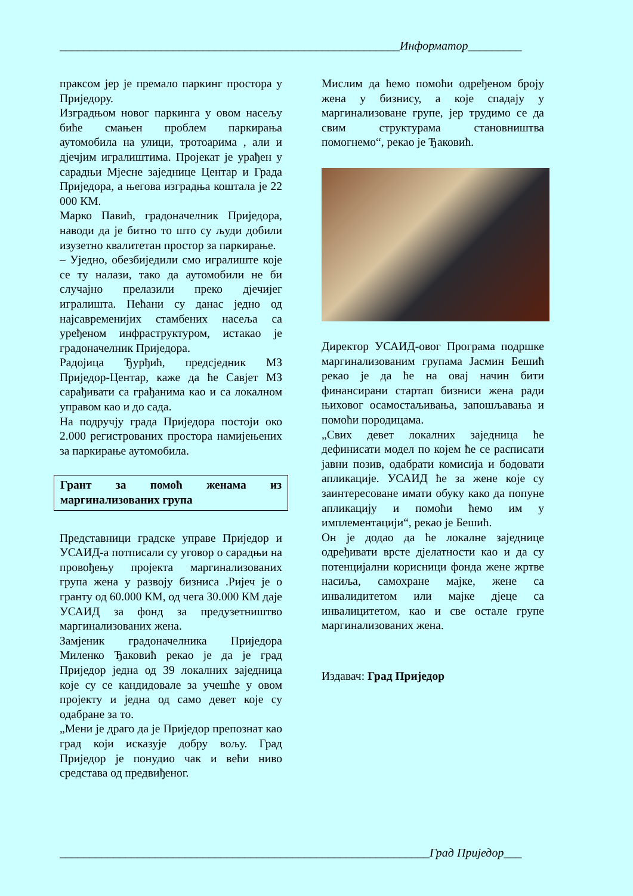_________________________________________________________Информатор_________
праксом јер је премало паркинг простора у Приједору.
Изградњом новог паркинга у овом насељу биће смањен проблем паркирања аутомобила на улици, тротоарима , али и дјечјим игралиштима. Пројекат је урађен у сарадњи Мјесне заједнице Центар и Града Приједора, а његова изградња коштала је 22 000 КМ.
Марко Павић, градоначелник Приједора, наводи да је битно то што су људи добили изузетно квалитетан простор за паркирање.
– Уједно, обезбиједили смо игралиште које се ту налази, тако да аутомобили не би случајно прелазили преко дјечијег игралишта. Пећани су данас једно од најсавременијих стамбених насеља са уређеном инфраструктуром, истакао је градоначелник Приједора.
Радојица Ђурђић, предсједник МЗ Приједор-Центар, каже да ће Савјет МЗ сарађивати са грађанима као и са локалном управом као и до сада.
На подручју града Приједора постоји око 2.000 регистрованих простора намијењених за паркирање аутомобила.
Грант за помоћ женама из маргинализованих група
Представници градске управе Приједор и УСАИД-а потписали су уговор о сарадњи на провођењу пројекта маргинализованих група жена у развоју бизниса .Ријеч је о гранту од 60.000 КМ, од чега 30.000 КМ даје УСАИД за фонд за предузетништво маргинализованих жена.
Замјеник градоначелника Приједора Миленко Ђаковић рекао је да је град Приједор једна од 39 локалних заједница које су се кандидовале за учешће у овом пројекту и једна од само девет које су одабране за то.
„Мени је драго да је Приједор препознат као град који исказује добру вољу. Град Приједор је понудио чак и већи ниво средстава од предвиђеног.
Мислим да ћемо помоћи одређеном броју жена у бизнису, а које спадају у маргинализоване групе, јер трудимо се да свим структурама становништва помогнемо“, рекао је Ђаковић.
Директор УСАИД-овог Програма подршке маргинализованим групама Јасмин Бешић рекао је да ће на овај начин бити финансирани стартап бизниси жена ради њиховог осамостаљивања, запошљавања и помоћи породицама.
„Свих девет локалних заједница ће дефинисати модел по којем ће се расписати јавни позив, одабрати комисија и бодовати апликације. УСАИД ће за жене које су заинтересоване имати обуку како да попуне апликацију и помоћи ћемо им у имплементацији“, рекао је Бешић.
Он је додао да ће локалне заједнице одређивати врсте дјелатности као и да су потенцијални корисници фонда жене жртве насиља, самохране мајке, жене са инвалидитетом или мајке дјеце са инвалицитетом, као и све остале групе маргинализованих жена.
Издавач: Град Приједор
______________________________________________________________Град Приједор___